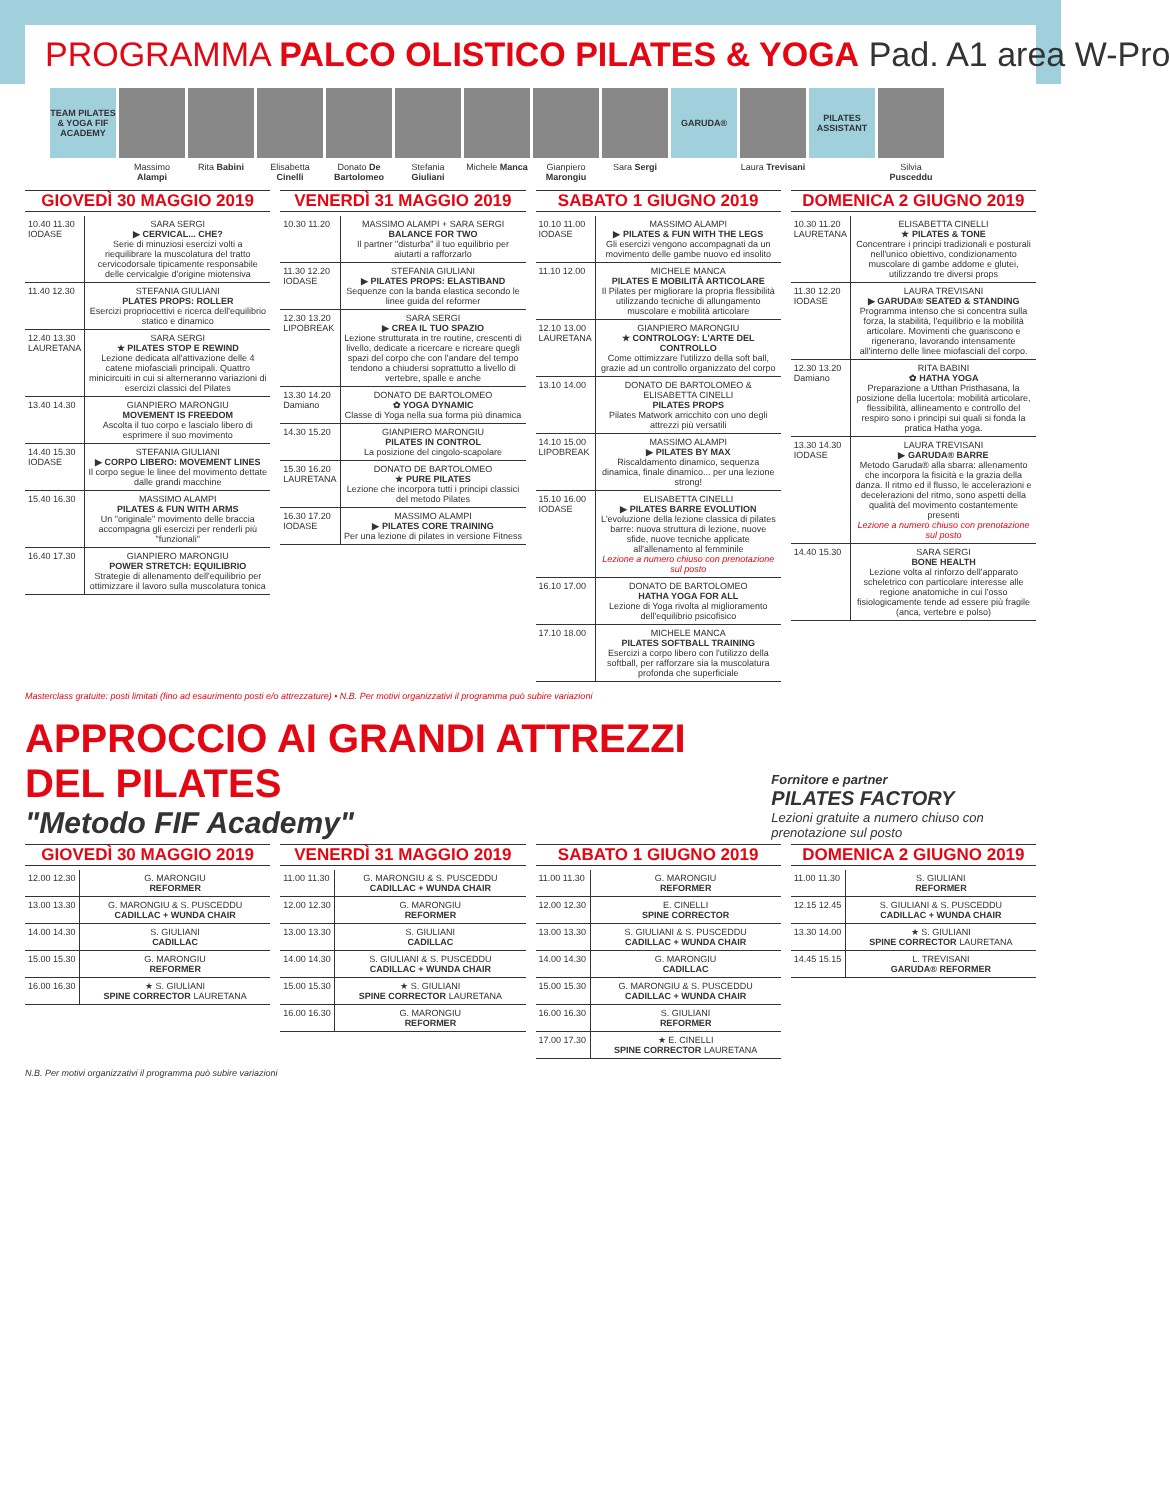PROGRAMMA PALCO OLISTICO PILATES & YOGA Pad. A1 area W-Pro
TEAM PILATES & YOGA FIF ACADEMY
Massimo Alampi
Rita Babini Elisabetta Cinelli
Donato De Bartolomeo
Stefania Giuliani
Michele Manca
Gianpiero Marongiu
Sara Sergi
GARUDA®
Laura Trevisani
PILATES ASSISTANT
Silvia Pusceddu
GIOVEDÌ 30 MAGGIO 2019
| 10.40 11.30 IODASE | SARA SERGI ▶ CERVICAL... CHE? Serie di minuziosi esercizi volti a riequilibrare la muscolatura del tratto cervicodorsale tipicamente responsabile delle cervicalgie d'origine miotensiva |
| 11.40 12.30 | STEFANIA GIULIANI PLATES PROPS: ROLLER Esercizi propriocettivi e ricerca dell'equilibrio statico e dinamico |
| 12.40 13.30 LAURETANA | SARA SERGI ★ PILATES STOP E REWIND Lezione dedicata all'attivazione delle 4 catene miofasciali principali. Quattro minicircuiti in cui si alterneranno variazioni di esercizi classici del Pilates |
| 13.40 14.30 | GIANPIERO MARONGIU MOVEMENT IS FREEDOM Ascolta il tuo corpo e lascialo libero di esprimere il suo movimento |
| 14.40 15.30 IODASE | STEFANIA GIULIANI ▶ CORPO LIBERO: MOVEMENT LINES Il corpo segue le linee del movimento dettate dalle grandi macchine |
| 15.40 16.30 | MASSIMO ALAMPI PILATES & FUN WITH ARMS Un "originale" movimento delle braccia accompagna gli esercizi per renderli più "funzionali" |
| 16.40 17.30 | GIANPIERO MARONGIU POWER STRETCH: EQUILIBRIO Strategie di allenamento dell'equilibrio per ottimizzare il lavoro sulla muscolatura tonica |
VENERDÌ 31 MAGGIO 2019
| 10.30 11.20 | MASSIMO ALAMPI + SARA SERGI BALANCE FOR TWO Il partner "disturba" il tuo equilibrio per aiutarti a rafforzarlo |
| 11.30 12.20 IODASE | STEFANIA GIULIANI ▶ PILATES PROPS: ELASTIBAND Sequenze con la banda elastica secondo le linee guida del reformer |
| 12.30 13.20 LIPOBREAK | SARA SERGI ▶ CREA IL TUO SPAZIO Lezione strutturata in tre routine, crescenti di livello, dedicate a ricercare e ricreare quegli spazi del corpo che con l'andare del tempo tendono a chiudersi soprattutto a livello di vertebre, spalle e anche |
| 13.30 14.20 Damiano | DONATO DE BARTOLOMEO ✿ YOGA DYNAMIC Classe di Yoga nella sua forma più dinamica |
| 14.30 15.20 | GIANPIERO MARONGIU PILATES IN CONTROL La posizione del cingolo-scapolare |
| 15.30 16.20 LAURETANA | DONATO DE BARTOLOMEO ★ PURE PILATES Lezione che incorpora tutti i principi classici del metodo Pilates |
| 16.30 17.20 IODASE | MASSIMO ALAMPI ▶ PILATES CORE TRAINING Per una lezione di pilates in versione Fitness |
SABATO 1 GIUGNO 2019
| 10.10 11.00 IODASE | MASSIMO ALAMPI ▶ PILATES & FUN WITH THE LEGS Gli esercizi vengono accompagnati da un movimento delle gambe nuovo ed insolito |
| 11.10 12.00 | MICHELE MANCA PILATES E MOBILITÀ ARTICOLARE Il Pilates per migliorare la propria flessibilità utilizzando tecniche di allungamento muscolare e mobilità articolare |
| 12.10 13.00 LAURETANA | GIANPIERO MARONGIU ★ CONTROLOGY: L'ARTE DEL CONTROLLO Come ottimizzare l'utilizzo della soft ball, grazie ad un controllo organizzato del corpo |
| 13.10 14.00 | DONATO DE BARTOLOMEO & ELISABETTA CINELLI PILATES PROPS Pilates Matwork arricchito con uno degli attrezzi più versatili |
| 14.10 15.00 LIPOBREAK | MASSIMO ALAMPI ▶ PILATES BY MAX Riscaldamento dinamico, sequenza dinamica, finale dinamico... per una lezione strong! |
| 15.10 16.00 IODASE | ELISABETTA CINELLI ▶ PILATES BARRE EVOLUTION L'evoluzione della lezione classica di pilates barre: nuova struttura di lezione, nuove sfide, nuove tecniche applicate all'allenamento al femminile Lezione a numero chiuso con prenotazione sul posto |
| 16.10 17.00 | DONATO DE BARTOLOMEO HATHA YOGA FOR ALL Lezione di Yoga rivolta al miglioramento dell'equilibrio psicofisico |
| 17.10 18.00 | MICHELE MANCA PILATES SOFTBALL TRAINING Esercizi a corpo libero con l'utilizzo della softball, per rafforzare sia la muscolatura profonda che superficiale |
DOMENICA 2 GIUGNO 2019
| 10.30 11.20 LAURETANA | ELISABETTA CINELLI ★ PILATES & TONE Concentrare i principi tradizionali e posturali nell'unico obiettivo, condizionamento muscolare di gambe addome e glutei, utilizzando tre diversi props |
| 11.30 12.20 IODASE | LAURA TREVISANI ▶ GARUDA® SEATED & STANDING Programma intenso che si concentra sulla forza, la stabilità, l'equilibrio e la mobilità articolare. Movimenti che guariscono e rigenerano, lavorando intensamente all'interno delle linee miofasciali del corpo. |
| 12.30 13.20 Damiano | RITA BABINI ✿ HATHA YOGA Preparazione a Utthan Pristhasana, la posizione della lucertola: mobilità articolare, flessibilità, allineamento e controllo del respiro sono i principi sui quali si fonda la pratica Hatha yoga. |
| 13.30 14.30 IODASE | LAURA TREVISANI ▶ GARUDA® BARRE Metodo Garuda® alla sbarra: allenamento che incorpora la fisicità e la grazia della danza. Il ritmo ed il flusso, le accelerazioni e decelerazioni del ritmo, sono aspetti della qualità del movimento costantemente presenti Lezione a numero chiuso con prenotazione sul posto |
| 14.40 15.30 | SARA SERGI BONE HEALTH Lezione volta al rinforzo dell'apparato scheletrico con particolare interesse alle regione anatomiche in cui l'osso fisiologicamente tende ad essere più fragile (anca, vertebre e polso) |
Masterclass gratuite: posti limitati (fino ad esaurimento posti e/o attrezzature) • N.B. Per motivi organizzativi il programma può subire variazioni
APPROCCIO AI GRANDI ATTREZZI DEL PILATES
"Metodo FIF Academy"
Fornitore e partner
PILATES FACTORY
Lezioni gratuite a numero chiuso con prenotazione sul posto
GIOVEDÌ 30 MAGGIO 2019
| 12.00 12.30 | G. MARONGIU REFORMER |
| 13.00 13.30 | G. MARONGIU & S. PUSCEDDU CADILLAC + WUNDA CHAIR |
| 14.00 14.30 | S. GIULIANI CADILLAC |
| 15.00 15.30 | G. MARONGIU REFORMER |
| 16.00 16.30 | ★ S. GIULIANI SPINE CORRECTOR LAURETANA |
VENERDÌ 31 MAGGIO 2019
| 11.00 11.30 | G. MARONGIU & S. PUSCEDDU CADILLAC + WUNDA CHAIR |
| 12.00 12.30 | G. MARONGIU REFORMER |
| 13.00 13.30 | S. GIULIANI CADILLAC |
| 14.00 14.30 | S. GIULIANI & S. PUSCEDDU CADILLAC + WUNDA CHAIR |
| 15.00 15.30 | ★ S. GIULIANI SPINE CORRECTOR LAURETANA |
| 16.00 16.30 | G. MARONGIU REFORMER |
SABATO 1 GIUGNO 2019
| 11.00 11.30 | G. MARONGIU REFORMER |
| 12.00 12.30 | E. CINELLI SPINE CORRECTOR |
| 13.00 13.30 | S. GIULIANI & S. PUSCEDDU CADILLAC + WUNDA CHAIR |
| 14.00 14.30 | G. MARONGIU CADILLAC |
| 15.00 15.30 | G. MARONGIU & S. PUSCEDDU CADILLAC + WUNDA CHAIR |
| 16.00 16.30 | S. GIULIANI REFORMER |
| 17.00 17.30 | ★ E. CINELLI SPINE CORRECTOR LAURETANA |
DOMENICA 2 GIUGNO 2019
| 11.00 11.30 | S. GIULIANI REFORMER |
| 12.15 12.45 | S. GIULIANI & S. PUSCEDDU CADILLAC + WUNDA CHAIR |
| 13.30 14.00 | ★ S. GIULIANI SPINE CORRECTOR LAURETANA |
| 14.45 15.15 | L. TREVISANI GARUDA® REFORMER |
N.B. Per motivi organizzativi il programma può subire variazioni